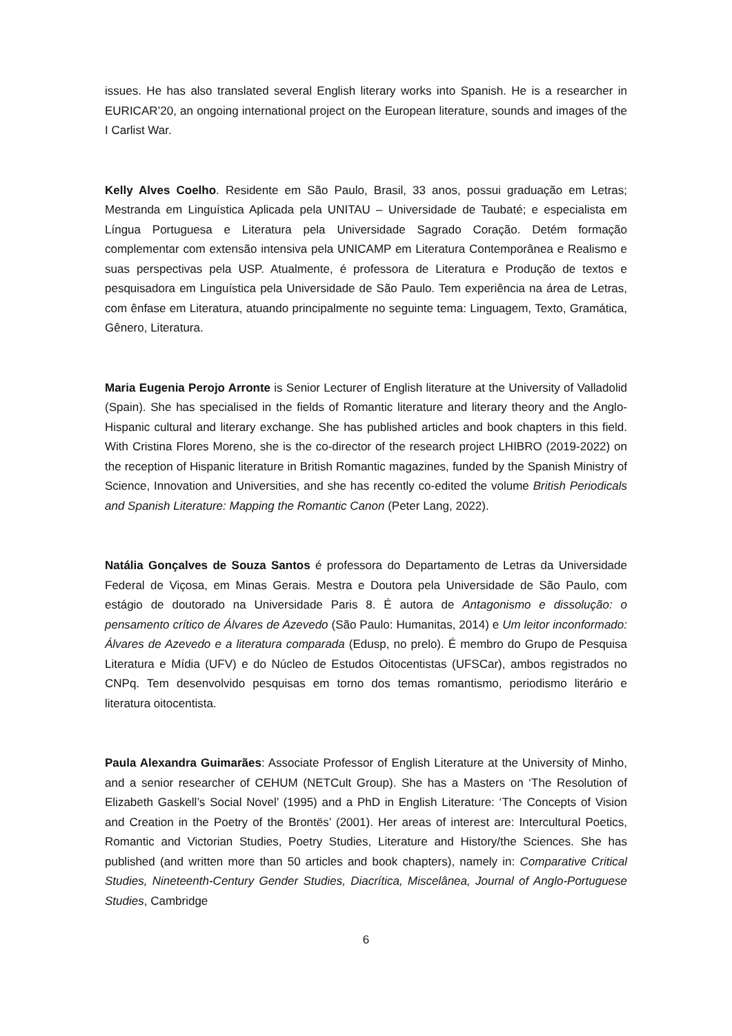issues. He has also translated several English literary works into Spanish. He is a researcher in EURICAR’20, an ongoing international project on the European literature, sounds and images of the I Carlist War.
Kelly Alves Coelho. Residente em São Paulo, Brasil, 33 anos, possui graduação em Letras; Mestranda em Linguística Aplicada pela UNITAU – Universidade de Taubaté; e especialista em Língua Portuguesa e Literatura pela Universidade Sagrado Coração. Detém formação complementar com extensão intensiva pela UNICAMP em Literatura Contemporânea e Realismo e suas perspectivas pela USP. Atualmente, é professora de Literatura e Produção de textos e pesquisadora em Linguística pela Universidade de São Paulo. Tem experiência na área de Letras, com ênfase em Literatura, atuando principalmente no seguinte tema: Linguagem, Texto, Gramática, Gênero, Literatura.
Maria Eugenia Perojo Arronte is Senior Lecturer of English literature at the University of Valladolid (Spain). She has specialised in the fields of Romantic literature and literary theory and the Anglo-Hispanic cultural and literary exchange. She has published articles and book chapters in this field. With Cristina Flores Moreno, she is the co-director of the research project LHIBRO (2019-2022) on the reception of Hispanic literature in British Romantic magazines, funded by the Spanish Ministry of Science, Innovation and Universities, and she has recently co-edited the volume British Periodicals and Spanish Literature: Mapping the Romantic Canon (Peter Lang, 2022).
Natália Gonçalves de Souza Santos é professora do Departamento de Letras da Universidade Federal de Viçosa, em Minas Gerais. Mestra e Doutora pela Universidade de São Paulo, com estágio de doutorado na Universidade Paris 8. É autora de Antagonismo e dissolução: o pensamento crítico de Álvares de Azevedo (São Paulo: Humanitas, 2014) e Um leitor inconformado: Álvares de Azevedo e a literatura comparada (Edusp, no prelo). É membro do Grupo de Pesquisa Literatura e Mídia (UFV) e do Núcleo de Estudos Oitocentistas (UFSCar), ambos registrados no CNPq. Tem desenvolvido pesquisas em torno dos temas romantismo, periodismo literário e literatura oitocentista.
Paula Alexandra Guimarães: Associate Professor of English Literature at the University of Minho, and a senior researcher of CEHUM (NETCult Group). She has a Masters on ‘The Resolution of Elizabeth Gaskell’s Social Novel’ (1995) and a PhD in English Literature: ‘The Concepts of Vision and Creation in the Poetry of the Brontës’ (2001). Her areas of interest are: Intercultural Poetics, Romantic and Victorian Studies, Poetry Studies, Literature and History/the Sciences. She has published (and written more than 50 articles and book chapters), namely in: Comparative Critical Studies, Nineteenth-Century Gender Studies, Diacrítica, Miscelânea, Journal of Anglo-Portuguese Studies, Cambridge
6